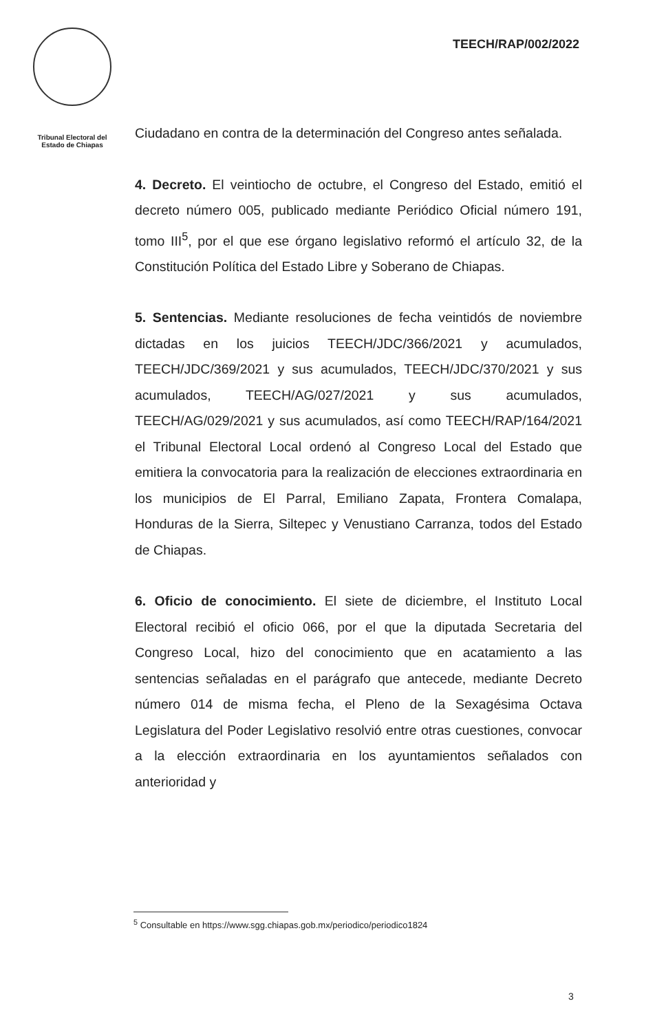Tribunal Electoral del
Estado de Chiapas
TEECH/RAP/002/2022
Ciudadano en contra de la determinación del Congreso antes señalada.
4. Decreto. El veintiocho de octubre, el Congreso del Estado, emitió el decreto número 005, publicado mediante Periódico Oficial número 191, tomo III<sup>5</sup>, por el que ese órgano legislativo reformó el artículo 32, de la Constitución Política del Estado Libre y Soberano de Chiapas.
5. Sentencias. Mediante resoluciones de fecha veintidós de noviembre dictadas en los juicios TEECH/JDC/366/2021 y acumulados, TEECH/JDC/369/2021 y sus acumulados, TEECH/JDC/370/2021 y sus acumulados, TEECH/AG/027/2021 y sus acumulados, TEECH/AG/029/2021 y sus acumulados, así como TEECH/RAP/164/2021 el Tribunal Electoral Local ordenó al Congreso Local del Estado que emitiera la convocatoria para la realización de elecciones extraordinaria en los municipios de El Parral, Emiliano Zapata, Frontera Comalapa, Honduras de la Sierra, Siltepec y Venustiano Carranza, todos del Estado de Chiapas.
6. Oficio de conocimiento. El siete de diciembre, el Instituto Local Electoral recibió el oficio 066, por el que la diputada Secretaria del Congreso Local, hizo del conocimiento que en acatamiento a las sentencias señaladas en el parágrafo que antecede, mediante Decreto número 014 de misma fecha, el Pleno de la Sexagésima Octava Legislatura del Poder Legislativo resolvió entre otras cuestiones, convocar a la elección extraordinaria en los ayuntamientos señalados con anterioridad y
<sup>5</sup> Consultable en https://www.sgg.chiapas.gob.mx/periodico/periodico1824
3